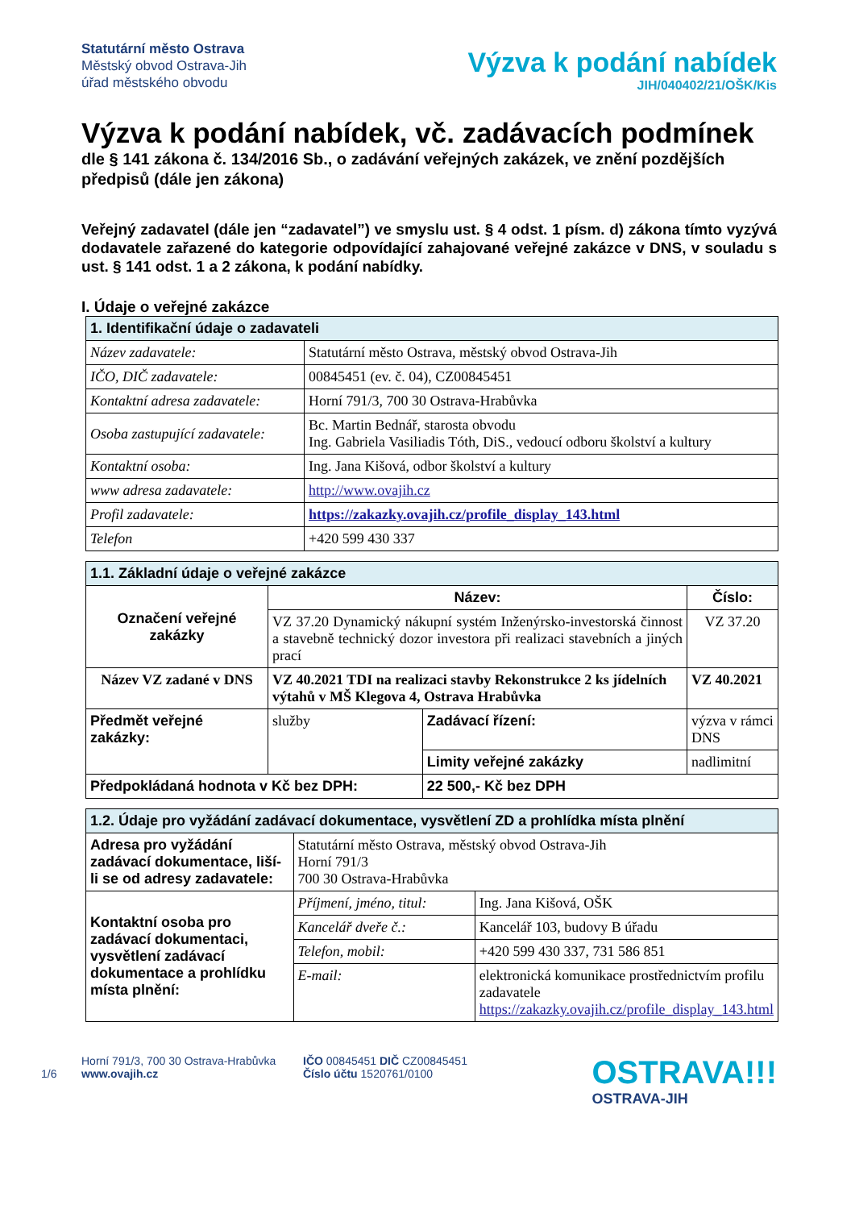Statutární město Ostrava
Městský obvod Ostrava-Jih
úřad městského obvodu
Výzva k podání nabídek
JIH/040402/21/OŠK/Kis
Výzva k podání nabídek, vč. zadávacích podmínek
dle § 141 zákona č. 134/2016 Sb., o zadávání veřejných zakázek, ve znění pozdějších předpisů (dále jen zákona)
Veřejný zadavatel (dále jen “zadavatel”) ve smyslu ust. § 4 odst. 1 písm. d) zákona tímto vyzývá dodavatele zařazené do kategorie odpovídající zahajované veřejné zakázce v DNS, v souladu s ust. § 141 odst. 1 a 2 zákona, k podání nabídky.
I. Údaje o veřejné zakázce
| 1. Identifikační údaje o zadavateli | |
| --- | --- |
| Název zadavatele: | Statutární město Ostrava, městský obvod Ostrava-Jih |
| IČO, DIČ zadavatele: | 00845451 (ev. č. 04), CZ00845451 |
| Kontaktní adresa zadavatele: | Horní 791/3, 700 30 Ostrava-Hrabůvka |
| Osoba zastupující zadavatele: | Bc. Martin Bednář, starosta obvodu Ing. Gabriela Vasiliadis Tóth, DiS., vedoucí odboru školství a kultury |
| Kontaktní osoba: | Ing. Jana Kišová, odbor školství a kultury |
| www adresa zadavatele: | http://www.ovajih.cz |
| Profil zadavatele: | https://zakazky.ovajih.cz/profile_display_143.html |
| Telefon | +420 599 430 337 |
| 1.1. Základní údaje o veřejné zakázce | | | | |
| --- | --- | --- | --- | --- |
| Označení veřejné zakázky | Název: | | | Číslo: |
| | VZ 37.20 Dynamický nákupní systém Inženýrsko-investorská činnost a stavebně technický dozor investora při realizaci stavebních a jiných prací | | | VZ 37.20 |
| Název VZ zadané v DNS | VZ 40.2021 TDI na realizaci stavby Rekonstrukce 2 ks jídelních výtahů v MŠ Klegova 4, Ostrava Hrabůvka | | | VZ 40.2021 |
| Předmět veřejné zakázky: | služby | Zadávací řízení: | výzva v rámci DNS | |
| | | Limity veřejné zakázky | nadlimitní | |
| Předpokládaná hodnota v Kč bez DPH: | | 22 500,- Kč bez DPH | | |
| 1.2. Údaje pro vyžádání zadávací dokumentace, vysvětlení ZD a prohlídka místa plnění | | |
| --- | --- | --- |
| Adresa pro vyžádání zadávací dokumentace, liší-li se od adresy zadavatele: | Statutární město Ostrava, městský obvod Ostrava-Jih Horní 791/3 700 30 Ostrava-Hrabůvka | |
| Kontaktní osoba pro zadávací dokumentaci, vysvětlení zadávací dokumentace a prohlídku místa plnění: | Příjmení, jméno, titul: | Ing. Jana Kišová, OŠK |
| | Kancelář dveře č.: | Kancelář 103, budovy B úřadu |
| | Telefon, mobil: | +420 599 430 337, 731 586 851 |
| | E-mail: | elektronická komunikace prostřednictvím profilu zadavatele https://zakazky.ovajih.cz/profile_display_143.html |
1/6
Horní 791/3, 700 30 Ostrava-Hrabůvka
www.ovajih.cz
IČO 00845451 DIČ CZ00845451
Číslo účtu 1520761/0100
OSTRAVA!!!
OSTRAVA-JIH